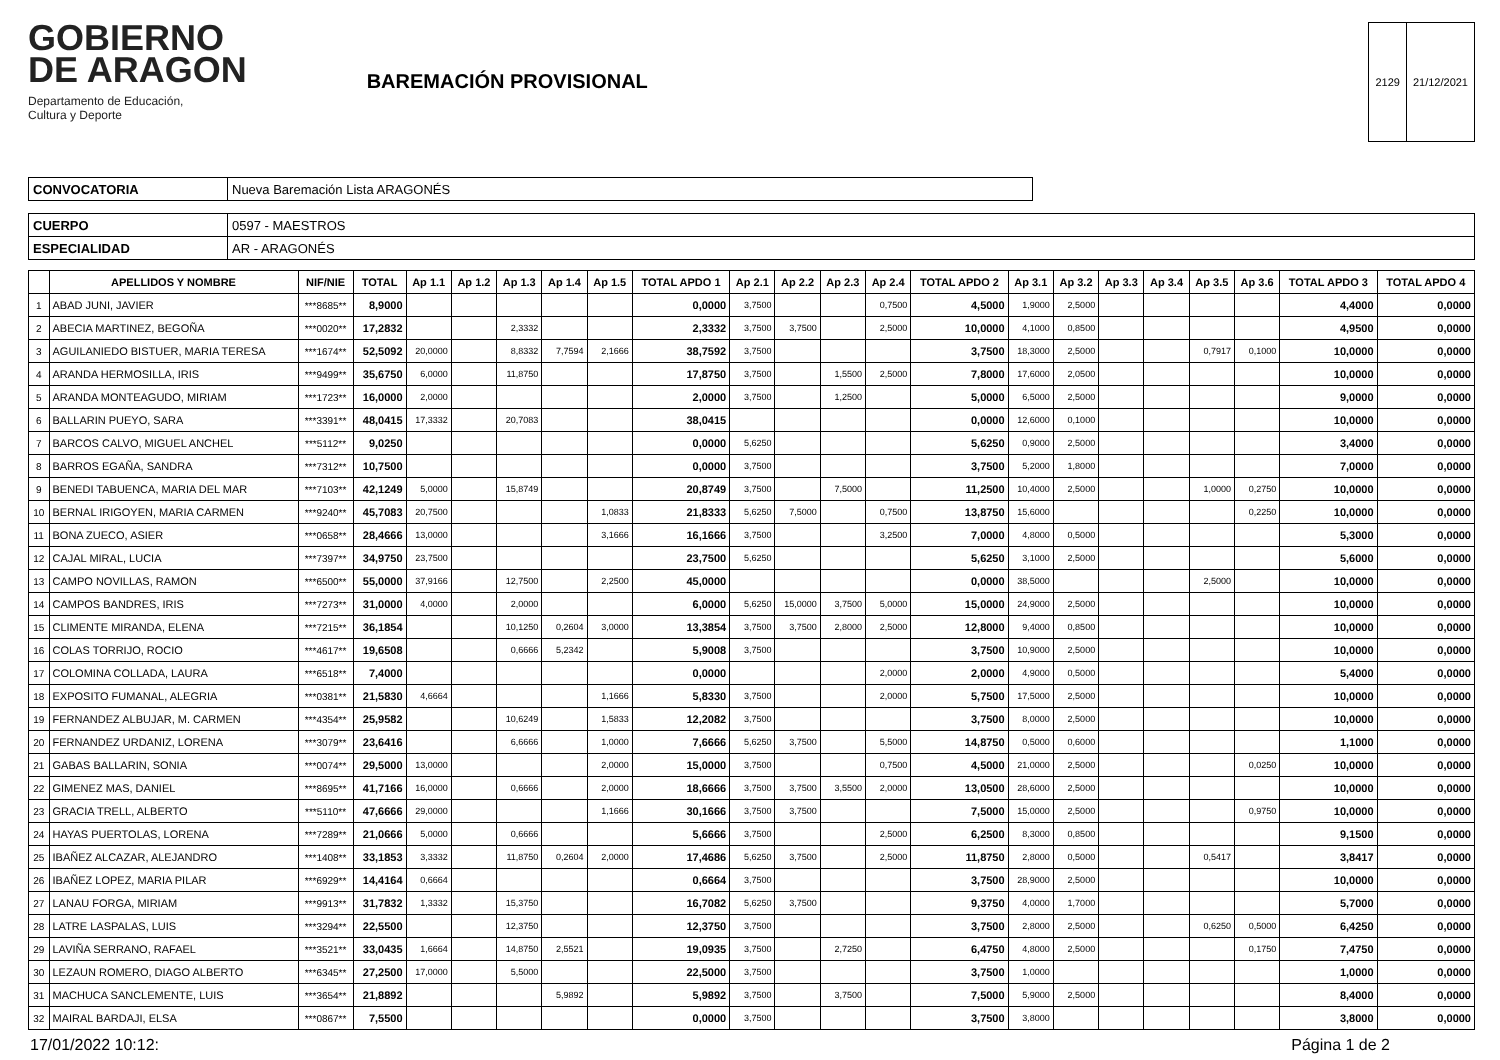GOBIERNO
DE ARAGON
Departamento de Educación,
Cultura y Deporte
BAREMACIÓN PROVISIONAL
| 2129 | 21/12/2021 |
| CONVOCATORIA | Nueva Baremación Lista ARAGONÉS |
| CUERPO | 0597 - MAESTROS |
| ESPECIALIDAD | AR - ARAGONÉS |
| | APELLIDOS Y NOMBRE | NIF/NIE | TOTAL | Ap 1.1 | Ap 1.2 | Ap 1.3 | Ap 1.4 | Ap 1.5 | TOTAL APDO 1 | Ap 2.1 | Ap 2.2 | Ap 2.3 | Ap 2.4 | TOTAL APDO 2 | Ap 3.1 | Ap 3.2 | Ap 3.3 | Ap 3.4 | Ap 3.5 | Ap 3.6 | TOTAL APDO 3 | TOTAL APDO 4 |
| --- | --- | --- | --- | --- | --- | --- | --- | --- | --- | --- | --- | --- | --- | --- | --- | --- | --- | --- | --- | --- | --- | --- |
| 1 | ABAD JUNI, JAVIER | ***8685** | 8,9000 | | | | | | 0,0000 | 3,7500 | | | 0,7500 | 4,5000 | 1,9000 | 2,5000 | | | | | 4,4000 | 0,0000 |
| 2 | ABECIA MARTINEZ, BEGOÑA | ***0020** | 17,2832 | | | 2,3332 | | | 2,3332 | 3,7500 | 3,7500 | | 2,5000 | 10,0000 | 4,1000 | 0,8500 | | | | | 4,9500 | 0,0000 |
| 3 | AGUILANIEDO BISTUER, MARIA TERESA | ***1674** | 52,5092 | 20,0000 | | 8,8332 | 7,7594 | 2,1666 | 38,7592 | 3,7500 | | | | 3,7500 | 18,3000 | 2,5000 | | | 0,7917 | 0,1000 | 10,0000 | 0,0000 |
| 4 | ARANDA HERMOSILLA, IRIS | ***9499** | 35,6750 | 6,0000 | | 11,8750 | | | 17,8750 | 3,7500 | | 1,5500 | 2,5000 | 7,8000 | 17,6000 | 2,0500 | | | | | 10,0000 | 0,0000 |
| 5 | ARANDA MONTEAGUDO, MIRIAM | ***1723** | 16,0000 | 2,0000 | | | | | 2,0000 | 3,7500 | | 1,2500 | | 5,0000 | 6,5000 | 2,5000 | | | | | 9,0000 | 0,0000 |
| 6 | BALLARIN PUEYO, SARA | ***3391** | 48,0415 | 17,3332 | | 20,7083 | | | 38,0415 | | | | | 0,0000 | 12,6000 | 0,1000 | | | | | 10,0000 | 0,0000 |
| 7 | BARCOS CALVO, MIGUEL ANCHEL | ***5112** | 9,0250 | | | | | | 0,0000 | 5,6250 | | | | 5,6250 | 0,9000 | 2,5000 | | | | | 3,4000 | 0,0000 |
| 8 | BARROS EGAÑA, SANDRA | ***7312** | 10,7500 | | | | | | 0,0000 | 3,7500 | | | | 3,7500 | 5,2000 | 1,8000 | | | | | 7,0000 | 0,0000 |
| 9 | BENEDI TABUENCA, MARIA DEL MAR | ***7103** | 42,1249 | 5,0000 | | 15,8749 | | | 20,8749 | 3,7500 | | 7,5000 | | 11,2500 | 10,4000 | 2,5000 | | | 1,0000 | 0,2750 | 10,0000 | 0,0000 |
| 10 | BERNAL IRIGOYEN, MARIA CARMEN | ***9240** | 45,7083 | 20,7500 | | | | 1,0833 | 21,8333 | 5,6250 | 7,5000 | | 0,7500 | 13,8750 | 15,6000 | | | | | 0,2250 | 10,0000 | 0,0000 |
| 11 | BONA ZUECO, ASIER | ***0658** | 28,4666 | 13,0000 | | | | 3,1666 | 16,1666 | 3,7500 | | | 3,2500 | 7,0000 | 4,8000 | 0,5000 | | | | | 5,3000 | 0,0000 |
| 12 | CAJAL MIRAL, LUCIA | ***7397** | 34,9750 | 23,7500 | | | | | 23,7500 | 5,6250 | | | | 5,6250 | 3,1000 | 2,5000 | | | | | 5,6000 | 0,0000 |
| 13 | CAMPO NOVILLAS, RAMON | ***6500** | 55,0000 | 37,9166 | | 12,7500 | | 2,2500 | 45,0000 | | | | | 0,0000 | 38,5000 | | | | 2,5000 | | 10,0000 | 0,0000 |
| 14 | CAMPOS BANDRES, IRIS | ***7273** | 31,0000 | 4,0000 | | 2,0000 | | | 6,0000 | 5,6250 | 15,0000 | 3,7500 | 5,0000 | 15,0000 | 24,9000 | 2,5000 | | | | | 10,0000 | 0,0000 |
| 15 | CLIMENTE MIRANDA, ELENA | ***7215** | 36,1854 | | | 10,1250 | 0,2604 | 3,0000 | 13,3854 | 3,7500 | 3,7500 | 2,8000 | 2,5000 | 12,8000 | 9,4000 | 0,8500 | | | | | 10,0000 | 0,0000 |
| 16 | COLAS TORRIJO, ROCIO | ***4617** | 19,6508 | | | 0,6666 | 5,2342 | | 5,9008 | 3,7500 | | | | 3,7500 | 10,9000 | 2,5000 | | | | | 10,0000 | 0,0000 |
| 17 | COLOMINA COLLADA, LAURA | ***6518** | 7,4000 | | | | | | 0,0000 | | | | 2,0000 | 2,0000 | 4,9000 | 0,5000 | | | | | 5,4000 | 0,0000 |
| 18 | EXPOSITO FUMANAL, ALEGRIA | ***0381** | 21,5830 | 4,6664 | | | | 1,1666 | 5,8330 | 3,7500 | | | 2,0000 | 5,7500 | 17,5000 | 2,5000 | | | | | 10,0000 | 0,0000 |
| 19 | FERNANDEZ ALBUJAR, M. CARMEN | ***4354** | 25,9582 | | | 10,6249 | | 1,5833 | 12,2082 | 3,7500 | | | | 3,7500 | 8,0000 | 2,5000 | | | | | 10,0000 | 0,0000 |
| 20 | FERNANDEZ URDANIZ, LORENA | ***3079** | 23,6416 | | | 6,6666 | | 1,0000 | 7,6666 | 5,6250 | 3,7500 | | 5,5000 | 14,8750 | 0,5000 | 0,6000 | | | | | 1,1000 | 0,0000 |
| 21 | GABAS BALLARIN, SONIA | ***0074** | 29,5000 | 13,0000 | | | | 2,0000 | 15,0000 | 3,7500 | | | 0,7500 | 4,5000 | 21,0000 | 2,5000 | | | | 0,0250 | 10,0000 | 0,0000 |
| 22 | GIMENEZ MAS, DANIEL | ***8695** | 41,7166 | 16,0000 | | 0,6666 | | 2,0000 | 18,6666 | 3,7500 | 3,7500 | 3,5500 | 2,0000 | 13,0500 | 28,6000 | 2,5000 | | | | | 10,0000 | 0,0000 |
| 23 | GRACIA TRELL, ALBERTO | ***5110** | 47,6666 | 29,0000 | | | | 1,1666 | 30,1666 | 3,7500 | 3,7500 | | | 7,5000 | 15,0000 | 2,5000 | | | | 0,9750 | 10,0000 | 0,0000 |
| 24 | HAYAS PUERTOLAS, LORENA | ***7289** | 21,0666 | 5,0000 | | 0,6666 | | | 5,6666 | 3,7500 | | | 2,5000 | 6,2500 | 8,3000 | 0,8500 | | | | | 9,1500 | 0,0000 |
| 25 | IBAÑEZ ALCAZAR, ALEJANDRO | ***1408** | 33,1853 | 3,3332 | | 11,8750 | 0,2604 | 2,0000 | 17,4686 | 5,6250 | 3,7500 | | 2,5000 | 11,8750 | 2,8000 | 0,5000 | | | 0,5417 | | 3,8417 | 0,0000 |
| 26 | IBAÑEZ LOPEZ, MARIA PILAR | ***6929** | 14,4164 | 0,6664 | | | | | 0,6664 | 3,7500 | | | | 3,7500 | 28,9000 | 2,5000 | | | | | 10,0000 | 0,0000 |
| 27 | LANAU FORGA, MIRIAM | ***9913** | 31,7832 | 1,3332 | | 15,3750 | | | 16,7082 | 5,6250 | 3,7500 | | | 9,3750 | 4,0000 | 1,7000 | | | | | 5,7000 | 0,0000 |
| 28 | LATRE LASPALAS, LUIS | ***3294** | 22,5500 | | | 12,3750 | | | 12,3750 | 3,7500 | | | | 3,7500 | 2,8000 | 2,5000 | | | 0,6250 | 0,5000 | 6,4250 | 0,0000 |
| 29 | LAVIÑA SERRANO, RAFAEL | ***3521** | 33,0435 | 1,6664 | | 14,8750 | 2,5521 | | 19,0935 | 3,7500 | | 2,7250 | | 6,4750 | 4,8000 | 2,5000 | | | | 0,1750 | 7,4750 | 0,0000 |
| 30 | LEZAUN ROMERO, DIAGO ALBERTO | ***6345** | 27,2500 | 17,0000 | | 5,5000 | | | 22,5000 | 3,7500 | | | | 3,7500 | 1,0000 | | | | | | 1,0000 | 0,0000 |
| 31 | MACHUCA SANCLEMENTE, LUIS | ***3654** | 21,8892 | | | | 5,9892 | | 5,9892 | 3,7500 | | 3,7500 | | 7,5000 | 5,9000 | 2,5000 | | | | | 8,4000 | 0,0000 |
| 32 | MAIRAL BARDAJI, ELSA | ***0867** | 7,5500 | | | | | | 0,0000 | 3,7500 | | | | 3,7500 | 3,8000 | | | | | | 3,8000 | 0,0000 |
17/01/2022 10:12: Página 1 de 2